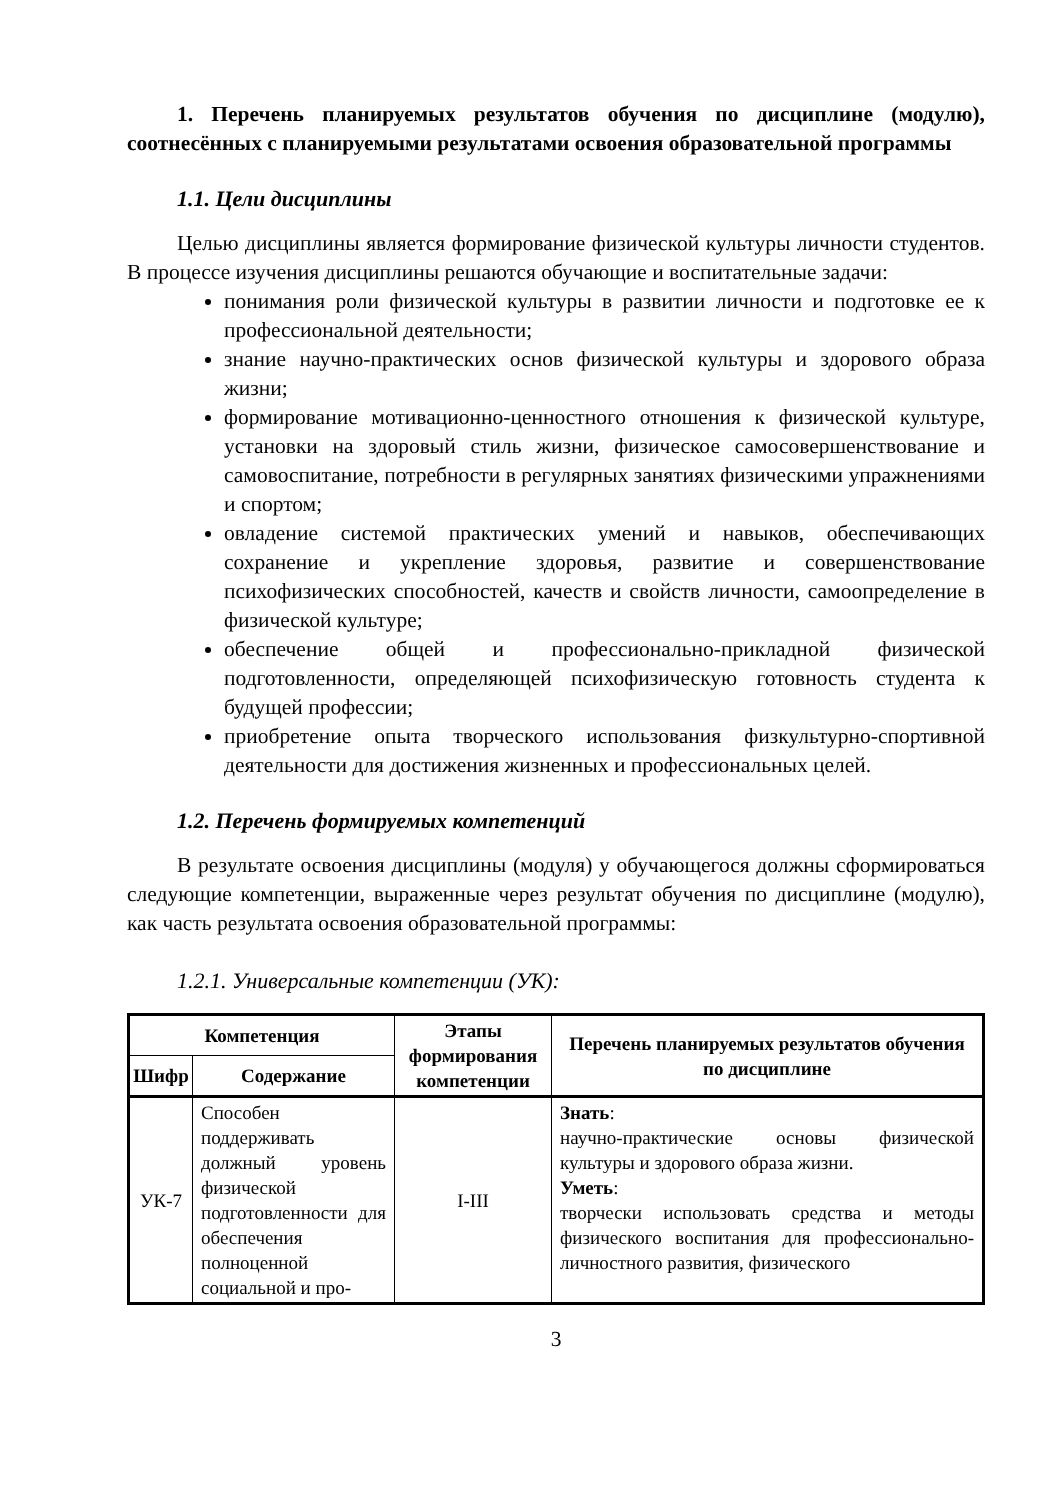1. Перечень планируемых результатов обучения по дисциплине (модулю), соотнесённых с планируемыми результатами освоения образовательной программы
1.1. Цели дисциплины
Целью дисциплины является формирование физической культуры личности студентов. В процессе изучения дисциплины решаются обучающие и воспитательные задачи:
понимания роли физической культуры в развитии личности и подготовке ее к профессиональной деятельности;
знание научно-практических основ физической культуры и здорового образа жизни;
формирование мотивационно-ценностного отношения к физической культуре, установки на здоровый стиль жизни, физическое самосовершенствование и самовоспитание, потребности в регулярных занятиях физическими упражнениями и спортом;
овладение системой практических умений и навыков, обеспечивающих сохранение и укрепление здоровья, развитие и совершенствование психофизических способностей, качеств и свойств личности, самоопределение в физической культуре;
обеспечение общей и профессионально-прикладной физической подготовленности, определяющей психофизическую готовность студента к будущей профессии;
приобретение опыта творческого использования физкультурно-спортивной деятельности для достижения жизненных и профессиональных целей.
1.2. Перечень формируемых компетенций
В результате освоения дисциплины (модуля) у обучающегося должны сформироваться следующие компетенции, выраженные через результат обучения по дисциплине (модулю), как часть результата освоения образовательной программы:
1.2.1. Универсальные компетенции (УК):
| Компетенция | | Этапы формирования компетенции | Перечень планируемых результатов обучения по дисциплине |
| --- | --- | --- | --- |
| Шифр | Содержание | | |
| УК-7 | Способен поддерживать должный уровень физической подготовленности для обеспечения полноценной социальной и про- | I-III | Знать : научно-практические основы физической культуры и здорового образа жизни. Уметь : творчески использовать средства и методы физического воспитания для профессионально-личностного развития, физического |
3